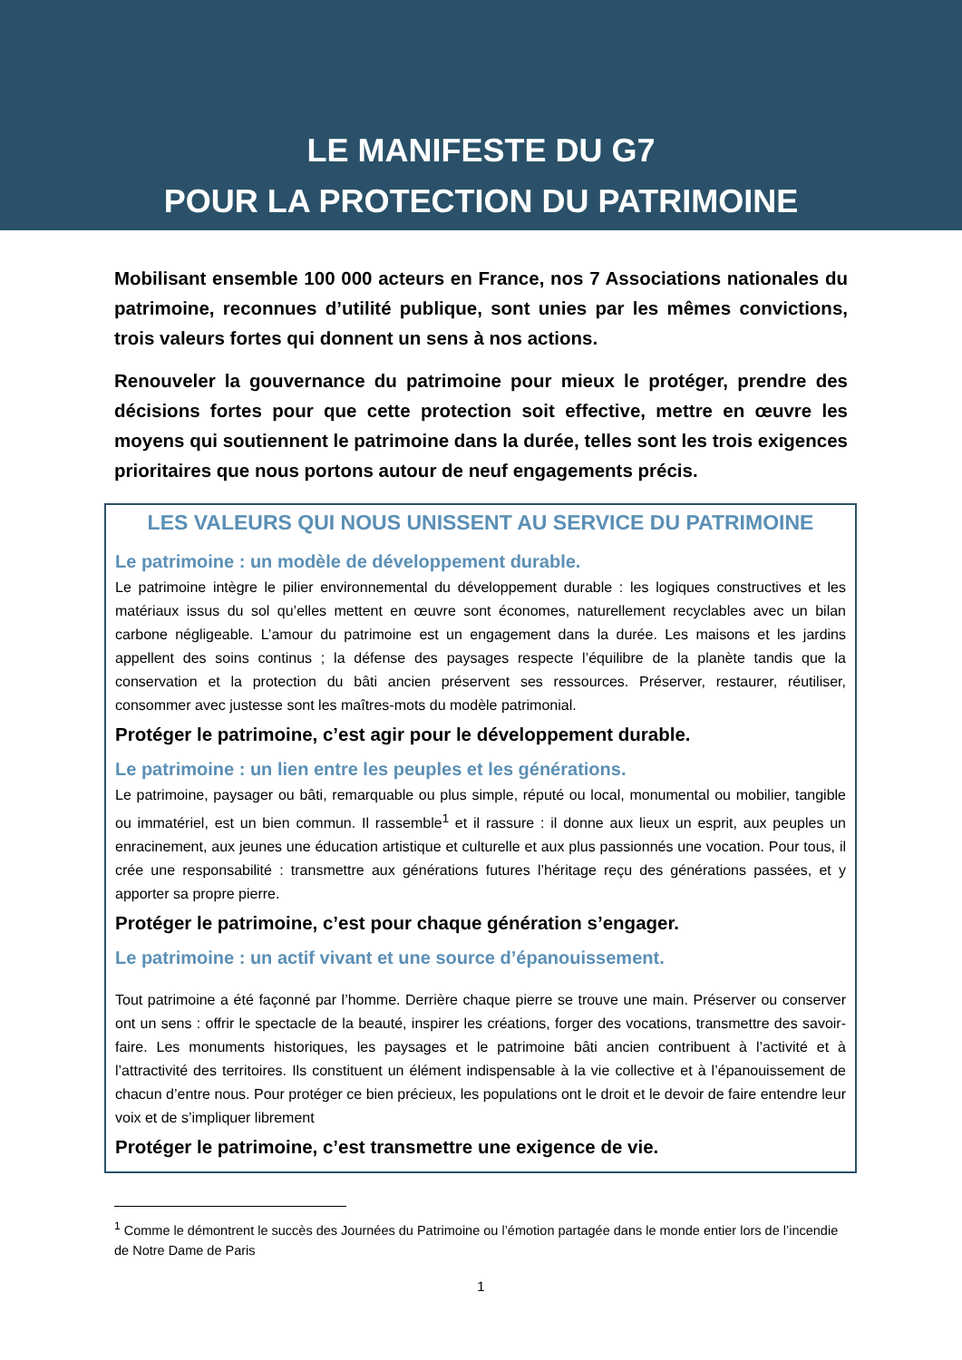LE MANIFESTE DU G7
POUR LA PROTECTION DU PATRIMOINE
Mobilisant ensemble 100 000 acteurs en France, nos 7 Associations nationales du patrimoine, reconnues d’utilité publique, sont unies par les mêmes convictions, trois valeurs fortes qui donnent un sens à nos actions.
Renouveler la gouvernance du patrimoine pour mieux le protéger, prendre des décisions fortes pour que cette protection soit effective, mettre en œuvre les moyens qui soutiennent le patrimoine dans la durée, telles sont les trois exigences prioritaires que nous portons autour de neuf engagements précis.
LES VALEURS QUI NOUS UNISSENT AU SERVICE DU PATRIMOINE
Le patrimoine : un modèle de développement durable.
Le patrimoine intègre le pilier environnemental du développement durable : les logiques constructives et les matériaux issus du sol qu’elles mettent en œuvre sont économes, naturellement recyclables avec un bilan carbone négligeable. L’amour du patrimoine est un engagement dans la durée. Les maisons et les jardins appellent des soins continus ; la défense des paysages respecte l’équilibre de la planète tandis que la conservation et la protection du bâti ancien préservent ses ressources. Préserver, restaurer, réutiliser, consommer avec justesse sont les maîtres-mots du modèle patrimonial.
Protéger le patrimoine, c’est agir pour le développement durable.
Le patrimoine : un lien entre les peuples et les générations.
Le patrimoine, paysager ou bâti, remarquable ou plus simple, réputé ou local, monumental ou mobilier, tangible ou immatériel, est un bien commun. Il rassemble<sup>1</sup> et il rassure : il donne aux lieux un esprit, aux peuples un enracinement, aux jeunes une éducation artistique et culturelle et aux plus passionnés une vocation. Pour tous, il crée une responsabilité : transmettre aux générations futures l’héritage reçu des générations passées, et y apporter sa propre pierre.
Protéger le patrimoine, c’est pour chaque génération s’engager.
Le patrimoine : un actif vivant et une source d’épanouissement.
Tout patrimoine a été façonné par l’homme. Derrière chaque pierre se trouve une main. Préserver ou conserver ont un sens : offrir le spectacle de la beauté, inspirer les créations, forger des vocations, transmettre des savoir-faire. Les monuments historiques, les paysages et le patrimoine bâti ancien contribuent à l’activité et à l’attractivité des territoires. Ils constituent un élément indispensable à la vie collective et à l’épanouissement de chacun d’entre nous. Pour protéger ce bien précieux, les populations ont le droit et le devoir de faire entendre leur voix et de s’impliquer librement
Protéger le patrimoine, c’est transmettre une exigence de vie.
<sup>1</sup> Comme le démontrent le succès des Journées du Patrimoine ou l’émotion partagée dans le monde entier lors de l’incendie de Notre Dame de Paris
1